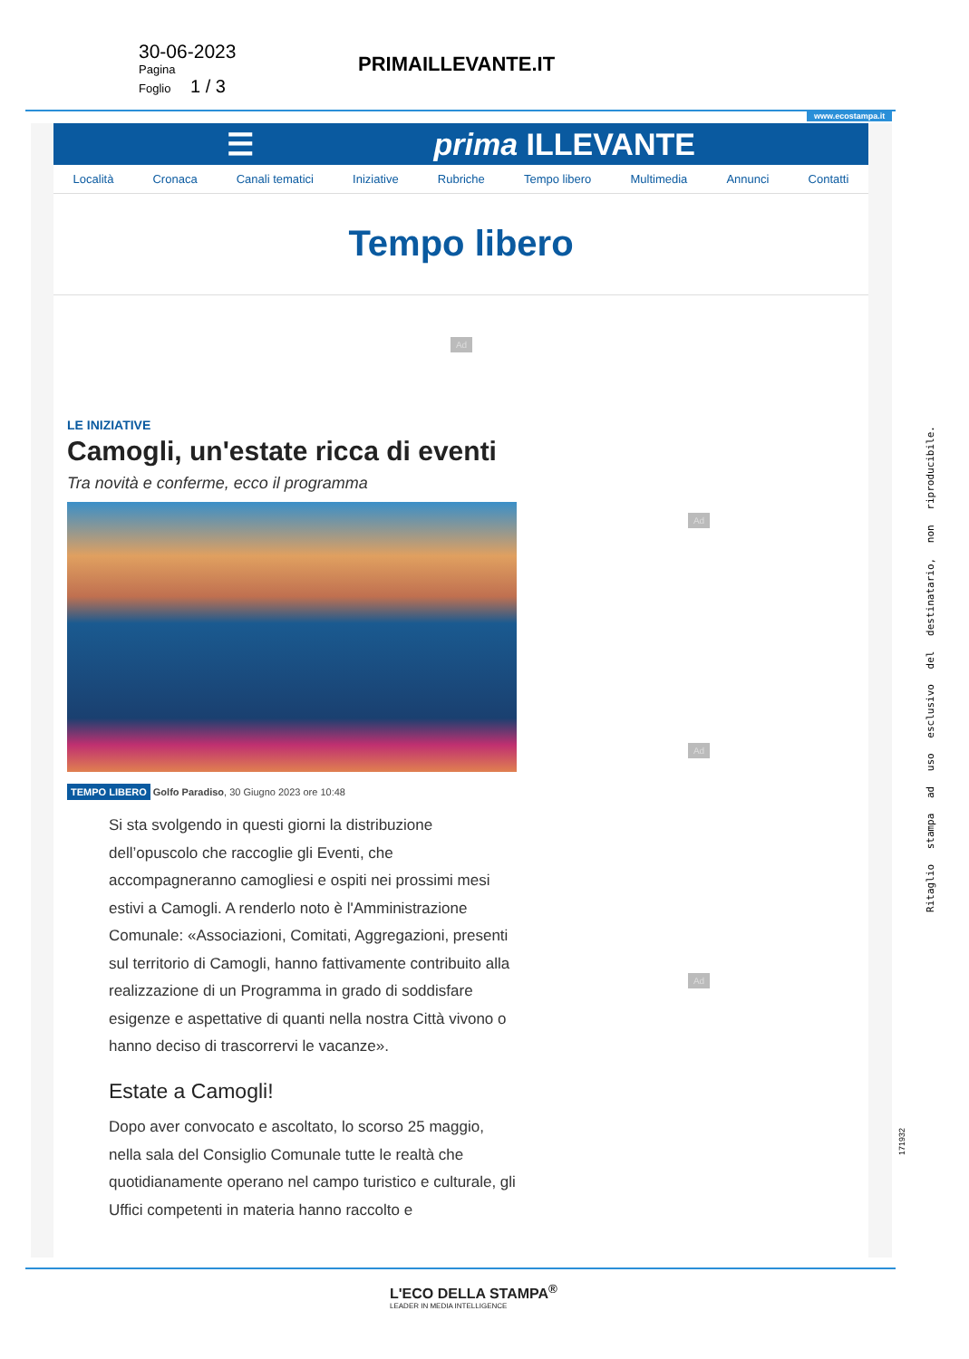30-06-2023
Pagina
Foglio 1 / 3
PRIMAILLEVANTE.IT
www.ecostampa.it
☰ prima ILLEVANTE
Località Cronaca Canali tematici Iniziative Rubriche Tempo libero Multimedia Annunci Contatti
Tempo libero
Ad
Ad
Ad
Ad
LE INIZIATIVE
Camogli, un'estate ricca di eventi
Tra novità e conferme, ecco il programma
TEMPO LIBERO Golfo Paradiso, 30 Giugno 2023 ore 10:48
Si sta svolgendo in questi giorni la distribuzione dell’opuscolo che raccoglie gli Eventi, che accompagneranno camogliesi e ospiti nei prossimi mesi estivi a Camogli. A renderlo noto è l'Amministrazione Comunale: «Associazioni, Comitati, Aggregazioni, presenti sul territorio di Camogli, hanno fattivamente contribuito alla realizzazione di un Programma in grado di soddisfare esigenze e aspettative di quanti nella nostra Città vivono o hanno deciso di trascorrervi le vacanze».
Estate a Camogli!
Dopo aver convocato e ascoltato, lo scorso 25 maggio, nella sala del Consiglio Comunale tutte le realtà che quotidianamente operano nel campo turistico e culturale, gli Uffici competenti in materia hanno raccolto e
Ritaglio stampa ad uso esclusivo del destinatario, non riproducibile.
171932
L'ECO DELLA STAMPA<sup>®</sup>
LEADER IN MEDIA INTELLIGENCE